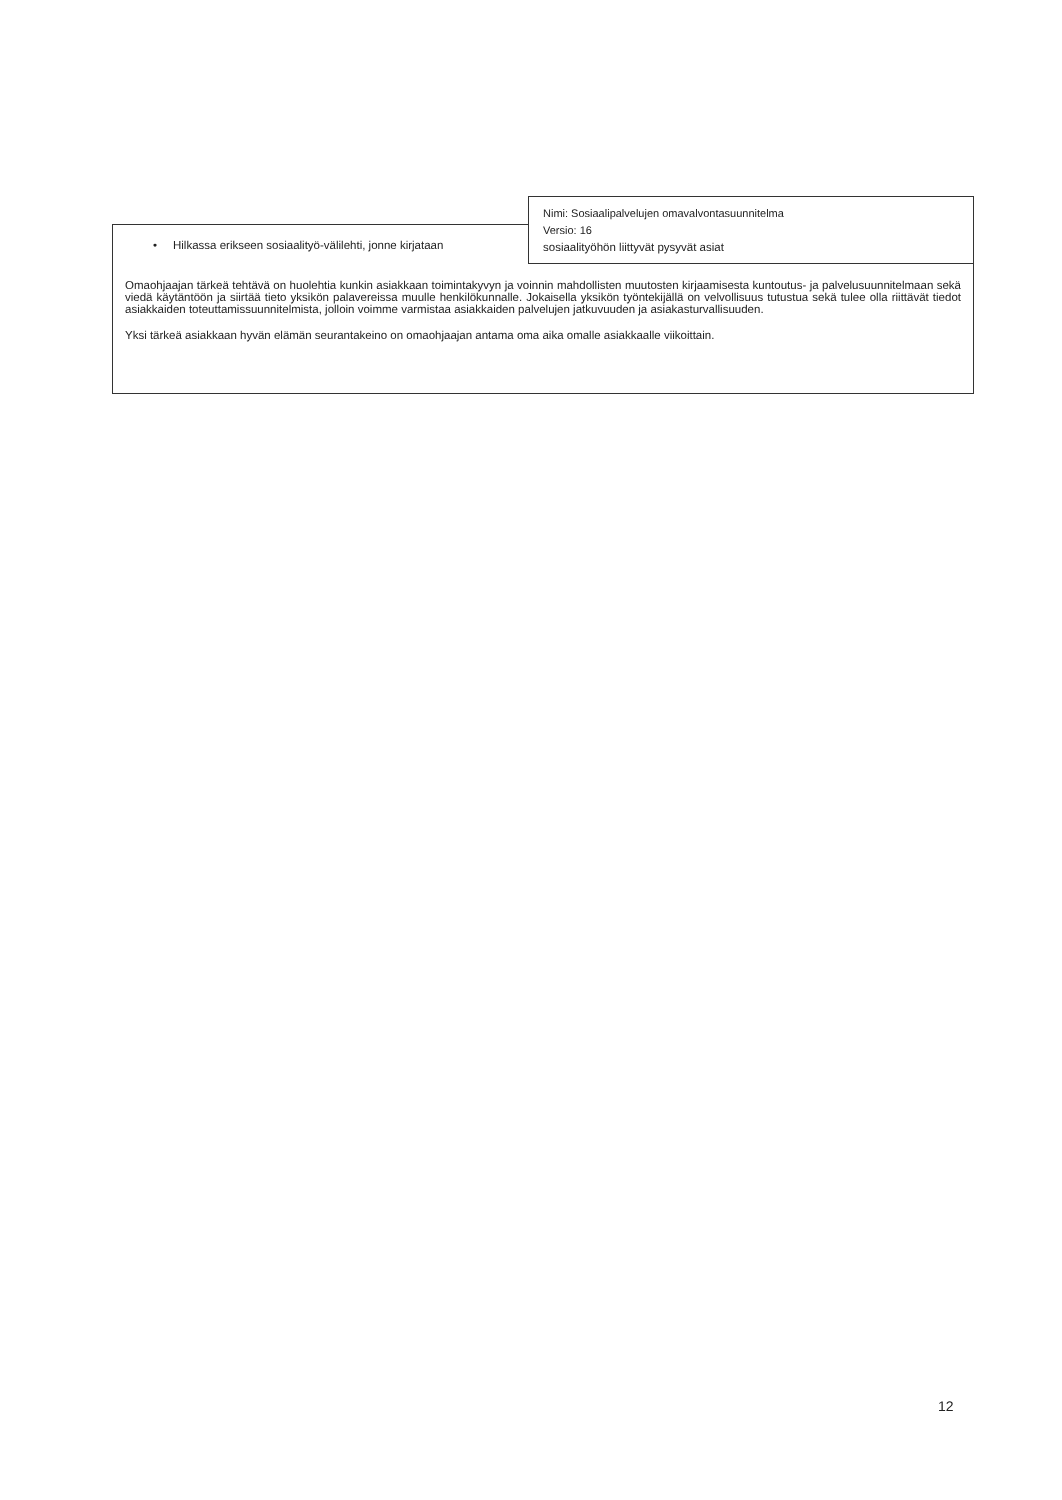Nimi: Sosiaalipalvelujen omavalvontasuunnitelma
Versio: 16
sosiaalityöhön liittyvät pysyvät asiat
• Hilkassa erikseen sosiaalityö-välilehti, jonne kirjataan
Omaohjaajan tärkeä tehtävä on huolehtia kunkin asiakkaan toimintakyvyn ja voinnin mahdollisten muutosten kirjaamisesta kuntoutus- ja palvelusuunnitelmaan sekä viedä käytäntöön ja siirtää tieto yksikön palavereissa muulle henkilökunnalle. Jokaisella yksikön työntekijällä on velvollisuus tutustua sekä tulee olla riittävät tiedot asiakkaiden toteuttamissuunnitelmista, jolloin voimme varmistaa asiakkaiden palvelujen jatkuvuuden ja asiakasturvallisuuden.
Yksi tärkeä asiakkaan hyvän elämän seurantakeino on omaohjaajan antama oma aika omalle asiakkaalle viikoittain.
12